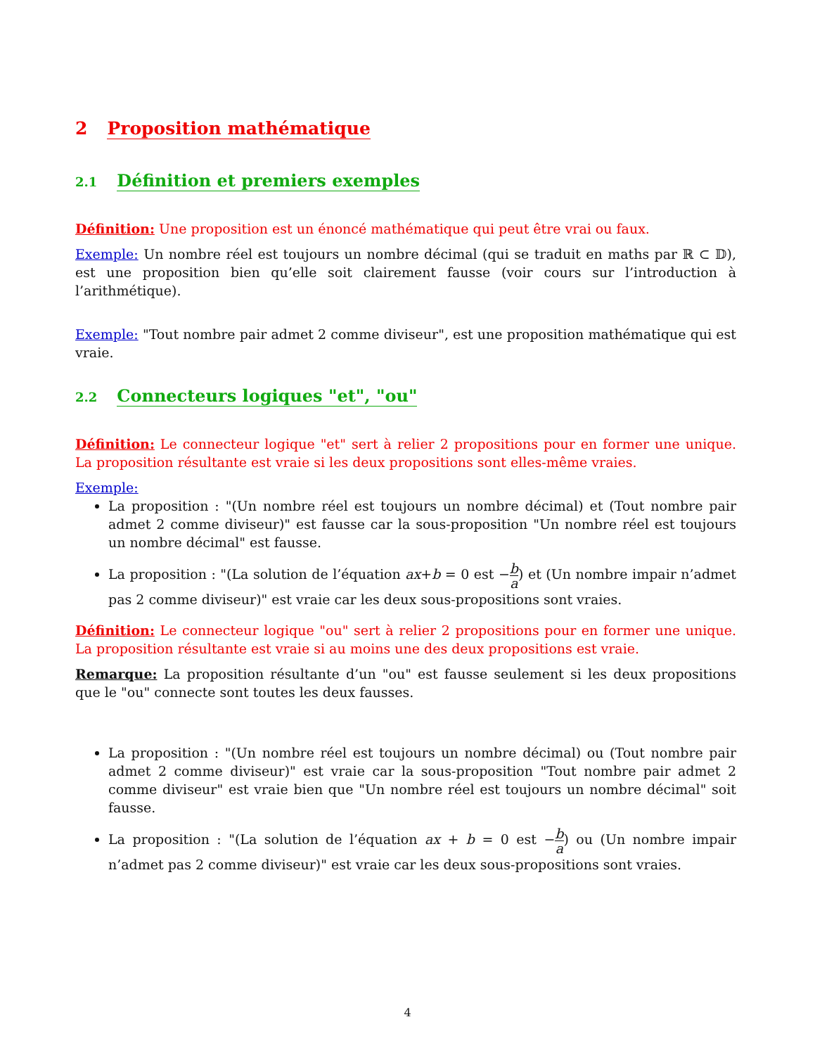2 Proposition mathématique
2.1 Définition et premiers exemples
Définition: Une proposition est un énoncé mathématique qui peut être vrai ou faux.
Exemple: Un nombre réel est toujours un nombre décimal (qui se traduit en maths par ℝ ⊂ 𝔻), est une proposition bien qu’elle soit clairement fausse (voir cours sur l’introduction à l’arithmétique).
Exemple: "Tout nombre pair admet 2 comme diviseur", est une proposition mathématique qui est vraie.
2.2 Connecteurs logiques "et", "ou"
Définition: Le connecteur logique "et" sert à relier 2 propositions pour en former une unique. La proposition résultante est vraie si les deux propositions sont elles-même vraies.
Exemple:
La proposition : "(Un nombre réel est toujours un nombre décimal) et (Tout nombre pair admet 2 comme diviseur)" est fausse car la sous-proposition "Un nombre réel est toujours un nombre décimal" est fausse.
La proposition : "(La solution de l’équation ax+b = 0 est −b a) et (Un nombre impair n’admet pas 2 comme diviseur)" est vraie car les deux sous-propositions sont vraies.
Définition: Le connecteur logique "ou" sert à relier 2 propositions pour en former une unique. La proposition résultante est vraie si au moins une des deux propositions est vraie.
Remarque: La proposition résultante d’un "ou" est fausse seulement si les deux propositions que le "ou" connecte sont toutes les deux fausses.
La proposition : "(Un nombre réel est toujours un nombre décimal) ou (Tout nombre pair admet 2 comme diviseur)" est vraie car la sous-proposition "Tout nombre pair admet 2 comme diviseur" est vraie bien que "Un nombre réel est toujours un nombre décimal" soit fausse.
La proposition : "(La solution de l’équation ax + b = 0 est −b a) ou (Un nombre impair n’admet pas 2 comme diviseur)" est vraie car les deux sous-propositions sont vraies.
4